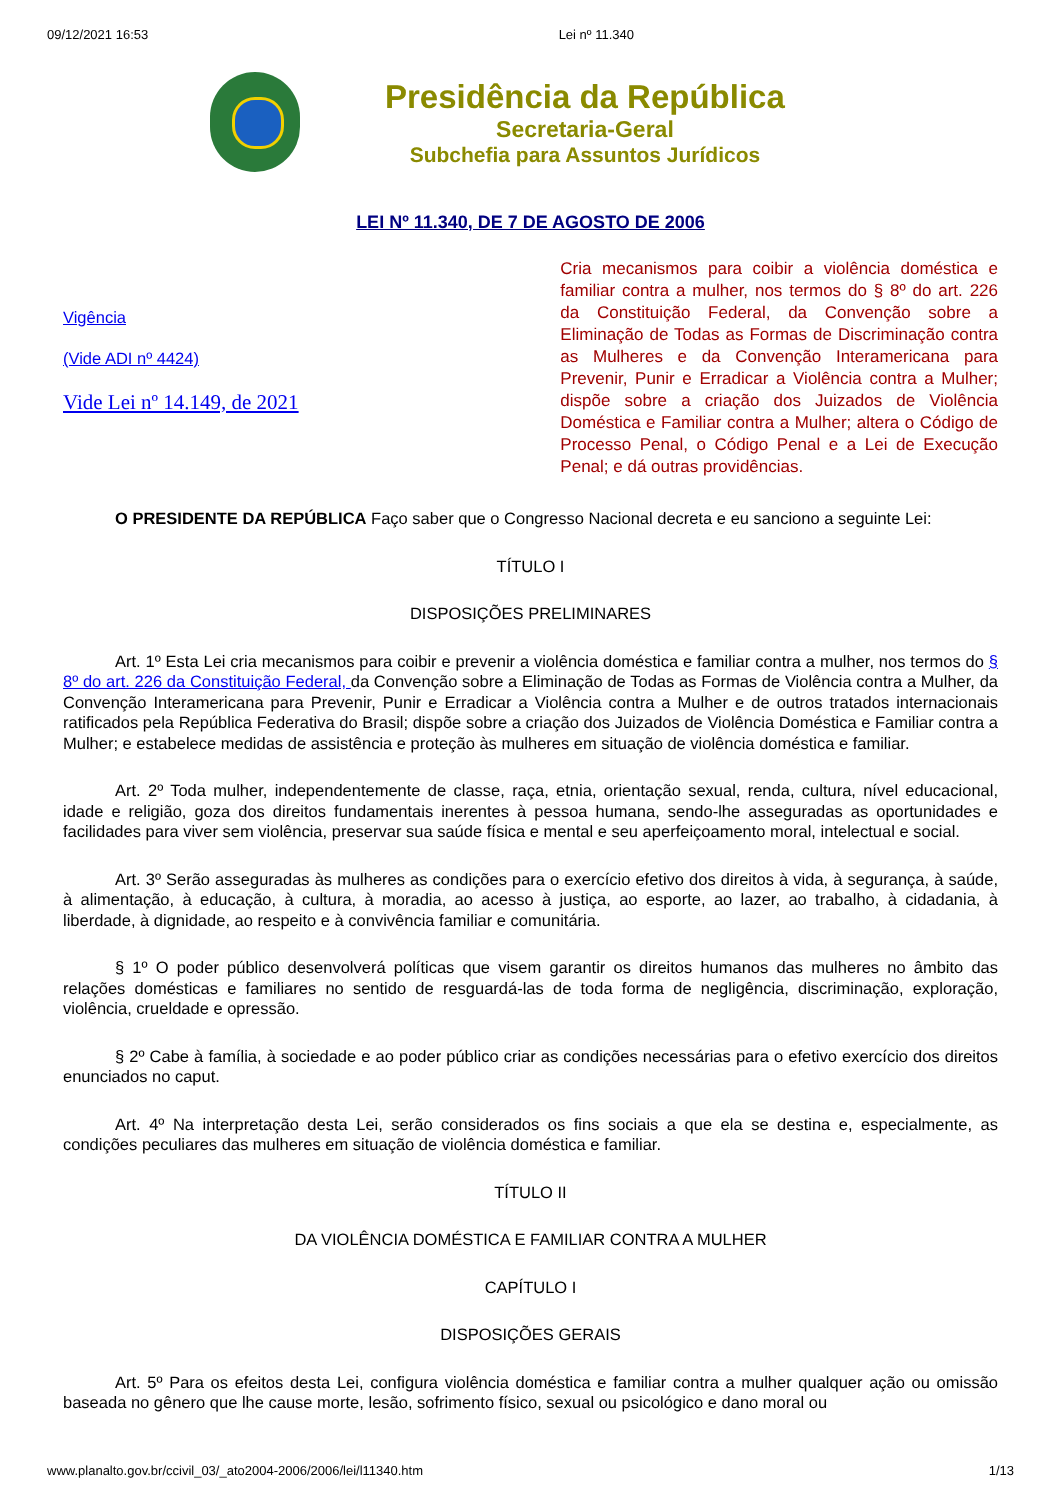09/12/2021 16:53 Lei nº 11.340
Presidência da República
Secretaria-Geral
Subchefia para Assuntos Jurídicos
LEI Nº 11.340, DE 7 DE AGOSTO DE 2006
Vigência
(Vide ADI nº 4424)
Vide Lei nº 14.149, de 2021
Cria mecanismos para coibir a violência doméstica e familiar contra a mulher, nos termos do § 8º do art. 226 da Constituição Federal, da Convenção sobre a Eliminação de Todas as Formas de Discriminação contra as Mulheres e da Convenção Interamericana para Prevenir, Punir e Erradicar a Violência contra a Mulher; dispõe sobre a criação dos Juizados de Violência Doméstica e Familiar contra a Mulher; altera o Código de Processo Penal, o Código Penal e a Lei de Execução Penal; e dá outras providências.
O PRESIDENTE DA REPÚBLICA Faço saber que o Congresso Nacional decreta e eu sanciono a seguinte Lei:
TÍTULO I
DISPOSIÇÕES PRELIMINARES
Art. 1º Esta Lei cria mecanismos para coibir e prevenir a violência doméstica e familiar contra a mulher, nos termos do § 8º do art. 226 da Constituição Federal, da Convenção sobre a Eliminação de Todas as Formas de Violência contra a Mulher, da Convenção Interamericana para Prevenir, Punir e Erradicar a Violência contra a Mulher e de outros tratados internacionais ratificados pela República Federativa do Brasil; dispõe sobre a criação dos Juizados de Violência Doméstica e Familiar contra a Mulher; e estabelece medidas de assistência e proteção às mulheres em situação de violência doméstica e familiar.
Art. 2º Toda mulher, independentemente de classe, raça, etnia, orientação sexual, renda, cultura, nível educacional, idade e religião, goza dos direitos fundamentais inerentes à pessoa humana, sendo-lhe asseguradas as oportunidades e facilidades para viver sem violência, preservar sua saúde física e mental e seu aperfeiçoamento moral, intelectual e social.
Art. 3º Serão asseguradas às mulheres as condições para o exercício efetivo dos direitos à vida, à segurança, à saúde, à alimentação, à educação, à cultura, à moradia, ao acesso à justiça, ao esporte, ao lazer, ao trabalho, à cidadania, à liberdade, à dignidade, ao respeito e à convivência familiar e comunitária.
§ 1º O poder público desenvolverá políticas que visem garantir os direitos humanos das mulheres no âmbito das relações domésticas e familiares no sentido de resguardá-las de toda forma de negligência, discriminação, exploração, violência, crueldade e opressão.
§ 2º Cabe à família, à sociedade e ao poder público criar as condições necessárias para o efetivo exercício dos direitos enunciados no caput.
Art. 4º Na interpretação desta Lei, serão considerados os fins sociais a que ela se destina e, especialmente, as condições peculiares das mulheres em situação de violência doméstica e familiar.
TÍTULO II
DA VIOLÊNCIA DOMÉSTICA E FAMILIAR CONTRA A MULHER
CAPÍTULO I
DISPOSIÇÕES GERAIS
Art. 5º Para os efeitos desta Lei, configura violência doméstica e familiar contra a mulher qualquer ação ou omissão baseada no gênero que lhe cause morte, lesão, sofrimento físico, sexual ou psicológico e dano moral ou
www.planalto.gov.br/ccivil_03/_ato2004-2006/2006/lei/l11340.htm 1/13